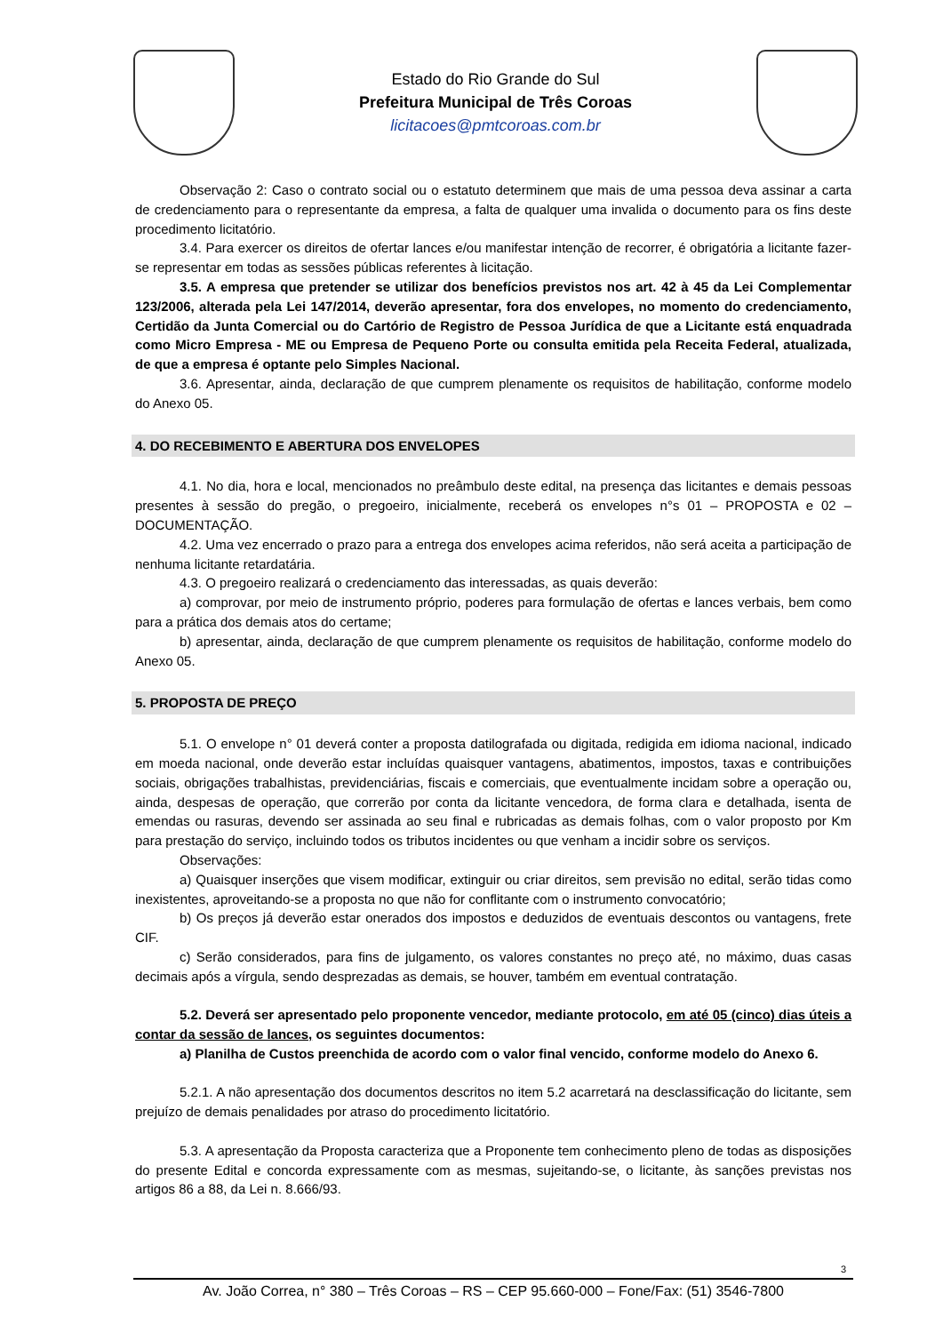Estado do Rio Grande do Sul
Prefeitura Municipal de Três Coroas
licitacoes@pmtcoroas.com.br
Observação 2: Caso o contrato social ou o estatuto determinem que mais de uma pessoa deva assinar a carta de credenciamento para o representante da empresa, a falta de qualquer uma invalida o documento para os fins deste procedimento licitatório.
3.4. Para exercer os direitos de ofertar lances e/ou manifestar intenção de recorrer, é obrigatória a licitante fazer-se representar em todas as sessões públicas referentes à licitação.
3.5. A empresa que pretender se utilizar dos benefícios previstos nos art. 42 à 45 da Lei Complementar 123/2006, alterada pela Lei 147/2014, deverão apresentar, fora dos envelopes, no momento do credenciamento, Certidão da Junta Comercial ou do Cartório de Registro de Pessoa Jurídica de que a Licitante está enquadrada como Micro Empresa - ME ou Empresa de Pequeno Porte ou consulta emitida pela Receita Federal, atualizada, de que a empresa é optante pelo Simples Nacional.
3.6. Apresentar, ainda, declaração de que cumprem plenamente os requisitos de habilitação, conforme modelo do Anexo 05.
4. DO RECEBIMENTO E ABERTURA DOS ENVELOPES
4.1. No dia, hora e local, mencionados no preâmbulo deste edital, na presença das licitantes e demais pessoas presentes à sessão do pregão, o pregoeiro, inicialmente, receberá os envelopes n°s 01 – PROPOSTA e 02 – DOCUMENTAÇÃO.
4.2. Uma vez encerrado o prazo para a entrega dos envelopes acima referidos, não será aceita a participação de nenhuma licitante retardatária.
4.3. O pregoeiro realizará o credenciamento das interessadas, as quais deverão:
a) comprovar, por meio de instrumento próprio, poderes para formulação de ofertas e lances verbais, bem como para a prática dos demais atos do certame;
b) apresentar, ainda, declaração de que cumprem plenamente os requisitos de habilitação, conforme modelo do Anexo 05.
5. PROPOSTA DE PREÇO
5.1. O envelope n° 01 deverá conter a proposta datilografada ou digitada, redigida em idioma nacional, indicado em moeda nacional, onde deverão estar incluídas quaisquer vantagens, abatimentos, impostos, taxas e contribuições sociais, obrigações trabalhistas, previdenciárias, fiscais e comerciais, que eventualmente incidam sobre a operação ou, ainda, despesas de operação, que correrão por conta da licitante vencedora, de forma clara e detalhada, isenta de emendas ou rasuras, devendo ser assinada ao seu final e rubricadas as demais folhas, com o valor proposto por Km para prestação do serviço, incluindo todos os tributos incidentes ou que venham a incidir sobre os serviços.
Observações:
a) Quaisquer inserções que visem modificar, extinguir ou criar direitos, sem previsão no edital, serão tidas como inexistentes, aproveitando-se a proposta no que não for conflitante com o instrumento convocatório;
b) Os preços já deverão estar onerados dos impostos e deduzidos de eventuais descontos ou vantagens, frete CIF.
c) Serão considerados, para fins de julgamento, os valores constantes no preço até, no máximo, duas casas decimais após a vírgula, sendo desprezadas as demais, se houver, também em eventual contratação.
5.2. Deverá ser apresentado pelo proponente vencedor, mediante protocolo, em até 05 (cinco) dias úteis a contar da sessão de lances, os seguintes documentos:
a) Planilha de Custos preenchida de acordo com o valor final vencido, conforme modelo do Anexo 6.
5.2.1. A não apresentação dos documentos descritos no item 5.2 acarretará na desclassificação do licitante, sem prejuízo de demais penalidades por atraso do procedimento licitatório.
5.3. A apresentação da Proposta caracteriza que a Proponente tem conhecimento pleno de todas as disposições do presente Edital e concorda expressamente com as mesmas, sujeitando-se, o licitante, às sanções previstas nos artigos 86 a 88, da Lei n. 8.666/93.
3
Av. João Correa, n° 380 – Três Coroas – RS – CEP 95.660-000 – Fone/Fax: (51) 3546-7800